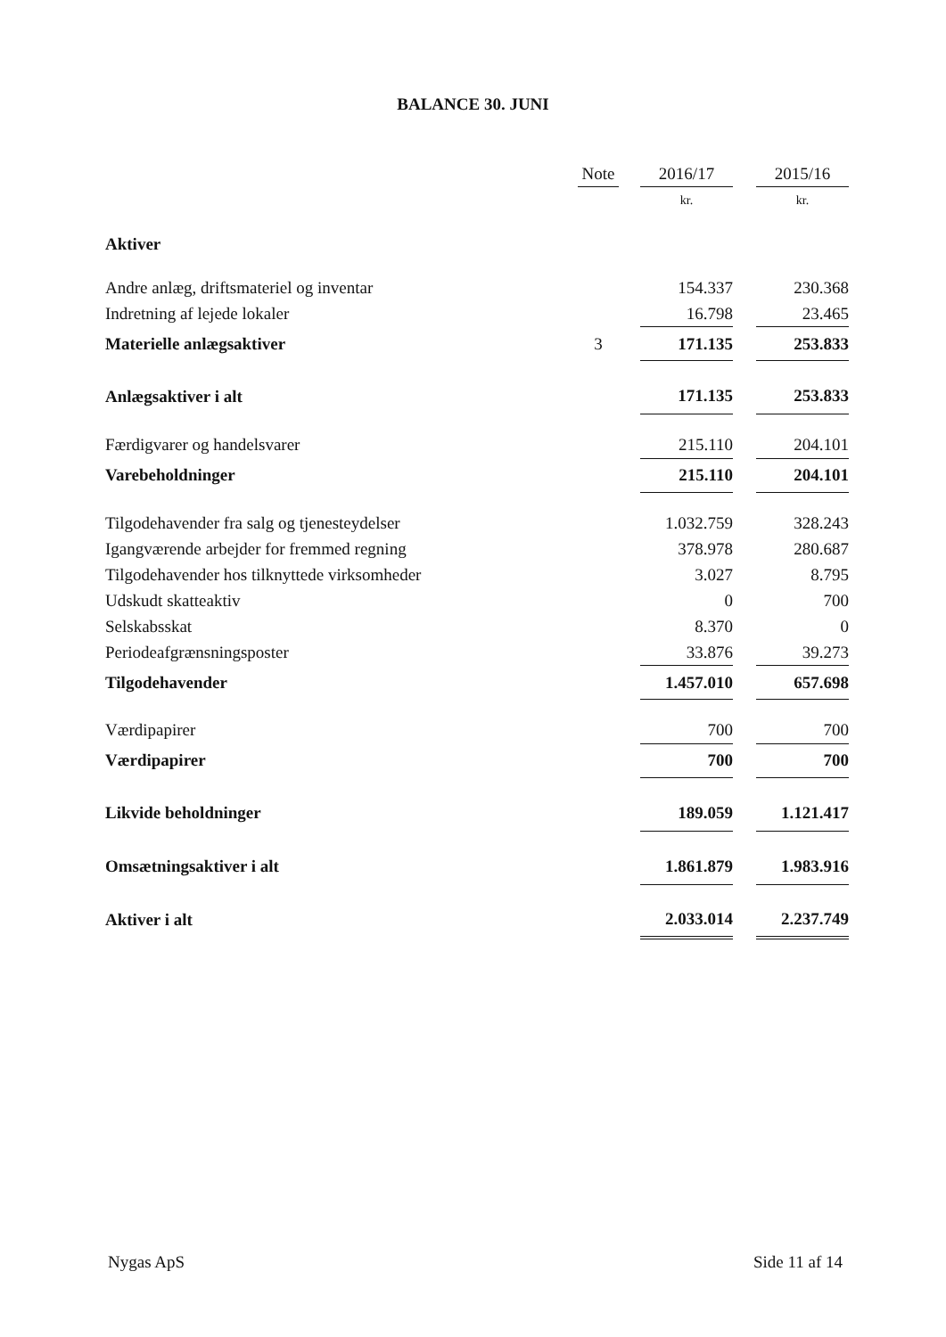BALANCE 30. JUNI
| | Note | | 2016/17 | | 2015/16 |
| --- | --- | --- | --- | --- | --- |
| | | | kr. | | kr. |
| Aktiver | | | | | |
| Andre anlæg, driftsmateriel og inventar | | | 154.337 | | 230.368 |
| Indretning af lejede lokaler | | | 16.798 | | 23.465 |
| Materielle anlægsaktiver | 3 | | 171.135 | | 253.833 |
| Anlægsaktiver i alt | | | 171.135 | | 253.833 |
| Færdigvarer og handelsvarer | | | 215.110 | | 204.101 |
| Varebeholdninger | | | 215.110 | | 204.101 |
| Tilgodehavender fra salg og tjenesteydelser | | | 1.032.759 | | 328.243 |
| Igangværende arbejder for fremmed regning | | | 378.978 | | 280.687 |
| Tilgodehavender hos tilknyttede virksomheder | | | 3.027 | | 8.795 |
| Udskudt skatteaktiv | | | 0 | | 700 |
| Selskabsskat | | | 8.370 | | 0 |
| Periodeafgrænsningsposter | | | 33.876 | | 39.273 |
| Tilgodehavender | | | 1.457.010 | | 657.698 |
| Værdipapirer | | | 700 | | 700 |
| Værdipapirer | | | 700 | | 700 |
| Likvide beholdninger | | | 189.059 | | 1.121.417 |
| Omsætningsaktiver i alt | | | 1.861.879 | | 1.983.916 |
| Aktiver i alt | | | 2.033.014 | | 2.237.749 |
Nygas ApS Side 11 af 14